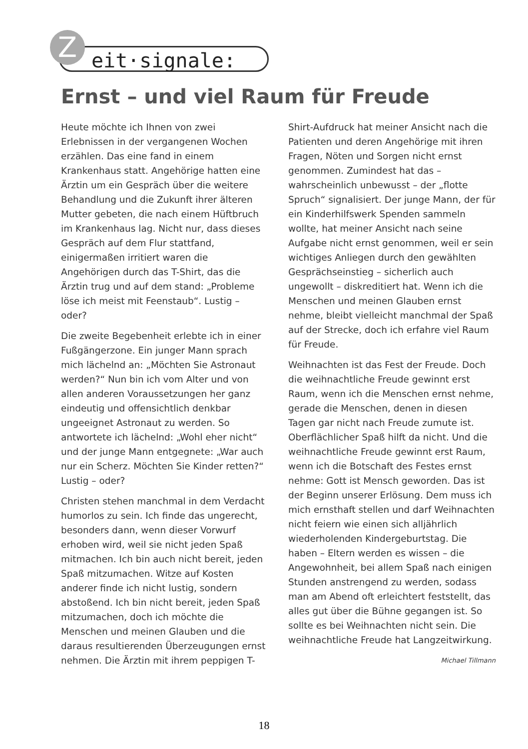eit·signale:
Z
Ernst – und viel Raum für Freude
Heute möchte ich Ihnen von zwei Erlebnissen in der vergangenen Wochen erzählen. Das eine fand in einem Krankenhaus statt. Angehörige hatten eine Ärztin um ein Gespräch über die weitere Behandlung und die Zukunft ihrer älteren Mutter gebeten, die nach einem Hüftbruch im Krankenhaus lag. Nicht nur, dass dieses Gespräch auf dem Flur stattfand, einigermaßen irritiert waren die Angehörigen durch das T-Shirt, das die Ärztin trug und auf dem stand: „Probleme löse ich meist mit Feenstaub“. Lustig – oder?
Die zweite Begebenheit erlebte ich in einer Fußgängerzone. Ein junger Mann sprach mich lächelnd an: „Möchten Sie Astronaut werden?“ Nun bin ich vom Alter und von allen anderen Voraussetzungen her ganz eindeutig und offensichtlich denkbar ungeeignet Astronaut zu werden. So antwortete ich lächelnd: „Wohl eher nicht“ und der junge Mann entgegnete: „War auch nur ein Scherz. Möchten Sie Kinder retten?“ Lustig – oder?
Christen stehen manchmal in dem Verdacht humorlos zu sein. Ich finde das ungerecht, besonders dann, wenn dieser Vorwurf erhoben wird, weil sie nicht jeden Spaß mitmachen. Ich bin auch nicht bereit, jeden Spaß mitzumachen. Witze auf Kosten anderer finde ich nicht lustig, sondern abstoßend. Ich bin nicht bereit, jeden Spaß mitzumachen, doch ich möchte die Menschen und meinen Glauben und die daraus resultierenden Überzeugungen ernst nehmen. Die Ärztin mit ihrem peppigen T-Shirt-Aufdruck hat meiner Ansicht nach die Patienten und deren Angehörige mit ihren Fragen, Nöten und Sorgen nicht ernst genommen. Zumindest hat das – wahrscheinlich unbewusst – der „flotte Spruch“ signalisiert. Der junge Mann, der für ein Kinderhilfswerk Spenden sammeln wollte, hat meiner Ansicht nach seine Aufgabe nicht ernst genommen, weil er sein wichtiges Anliegen durch den gewählten Gesprächseinstieg – sicherlich auch ungewollt – diskreditiert hat. Wenn ich die Menschen und meinen Glauben ernst nehme, bleibt vielleicht manchmal der Spaß auf der Strecke, doch ich erfahre viel Raum für Freude.
Weihnachten ist das Fest der Freude. Doch die weihnachtliche Freude gewinnt erst Raum, wenn ich die Menschen ernst nehme, gerade die Menschen, denen in diesen Tagen gar nicht nach Freude zumute ist. Oberflächlicher Spaß hilft da nicht. Und die weihnachtliche Freude gewinnt erst Raum, wenn ich die Botschaft des Festes ernst nehme: Gott ist Mensch geworden. Das ist der Beginn unserer Erlösung. Dem muss ich mich ernsthaft stellen und darf Weihnachten nicht feiern wie einen sich alljährlich wiederholenden Kindergeburtstag. Die haben – Eltern werden es wissen – die Angewohnheit, bei allem Spaß nach einigen Stunden anstrengend zu werden, sodass man am Abend oft erleichtert feststellt, das alles gut über die Bühne gegangen ist. So sollte es bei Weihnachten nicht sein. Die weihnachtliche Freude hat Langzeitwirkung.
Michael Tillmann
18